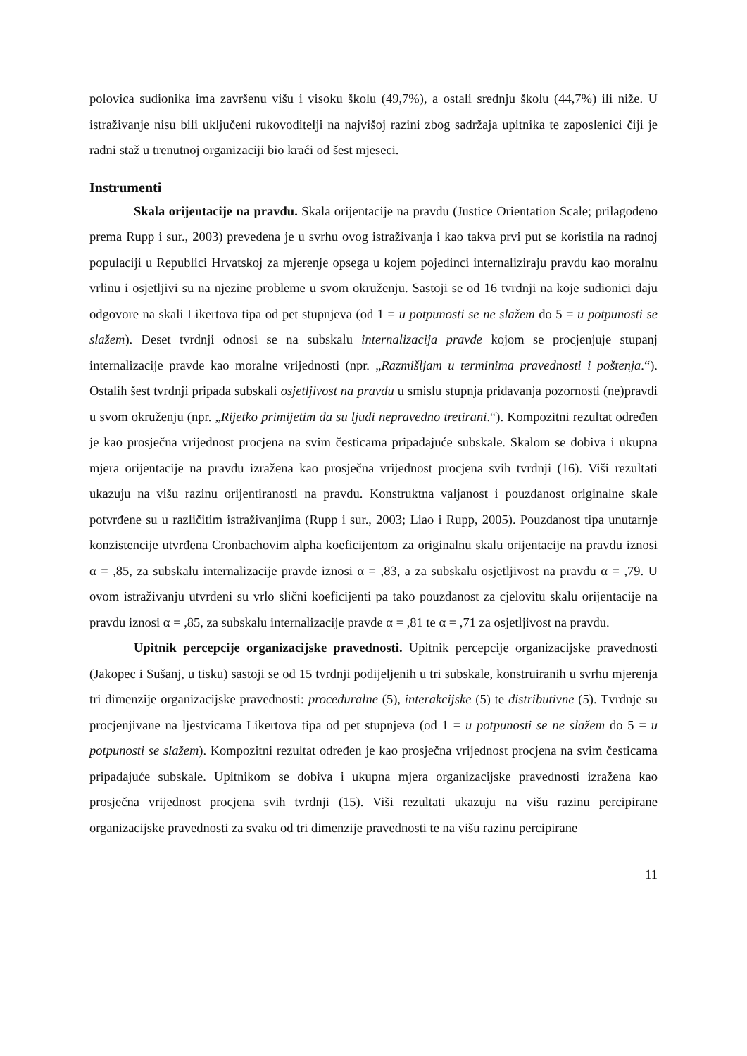polovica sudionika ima završenu višu i visoku školu (49,7%), a ostali srednju školu (44,7%) ili niže. U istraživanje nisu bili uključeni rukovoditelji na najvišoj razini zbog sadržaja upitnika te zaposlenici čiji je radni staž u trenutnoj organizaciji bio kraći od šest mjeseci.
Instrumenti
Skala orijentacije na pravdu. Skala orijentacije na pravdu (Justice Orientation Scale; prilagođeno prema Rupp i sur., 2003) prevedena je u svrhu ovog istraživanja i kao takva prvi put se koristila na radnoj populaciji u Republici Hrvatskoj za mjerenje opsega u kojem pojedinci internaliziraju pravdu kao moralnu vrlinu i osjetljivi su na njezine probleme u svom okruženju. Sastoji se od 16 tvrdnji na koje sudionici daju odgovore na skali Likertova tipa od pet stupnjeva (od 1 = u potpunosti se ne slažem do 5 = u potpunosti se slažem). Deset tvrdnji odnosi se na subskalu internalizacija pravde kojom se procjenjuje stupanj internalizacije pravde kao moralne vrijednosti (npr. „Razmišljam u terminima pravednosti i poštenja.“). Ostalih šest tvrdnji pripada subskali osjetljivost na pravdu u smislu stupnja pridavanja pozornosti (ne)pravdi u svom okruženju (npr. „Rijetko primijetim da su ljudi nepravedno tretirani.“). Kompozitni rezultat određen je kao prosječna vrijednost procjena na svim česticama pripadajuće subskale. Skalom se dobiva i ukupna mjera orijentacije na pravdu izražena kao prosječna vrijednost procjena svih tvrdnji (16). Viši rezultati ukazuju na višu razinu orijentiranosti na pravdu. Konstruktna valjanost i pouzdanost originalne skale potvrđene su u različitim istraživanjima (Rupp i sur., 2003; Liao i Rupp, 2005). Pouzdanost tipa unutarnje konzistencije utvrđena Cronbachovim alpha koeficijentom za originalnu skalu orijentacije na pravdu iznosi α = ,85, za subskalu internalizacije pravde iznosi α = ,83, a za subskalu osjetljivost na pravdu α = ,79. U ovom istraživanju utvrđeni su vrlo slični koeficijenti pa tako pouzdanost za cjelovitu skalu orijentacije na pravdu iznosi α = ,85, za subskalu internalizacije pravde α = ,81 te α = ,71 za osjetljivost na pravdu.
Upitnik percepcije organizacijske pravednosti. Upitnik percepcije organizacijske pravednosti (Jakopec i Sušanj, u tisku) sastoji se od 15 tvrdnji podijeljenih u tri subskale, konstruiranih u svrhu mjerenja tri dimenzije organizacijske pravednosti: proceduralne (5), interakcijske (5) te distributivne (5). Tvrdnje su procjenjivane na ljestvicama Likertova tipa od pet stupnjeva (od 1 = u potpunosti se ne slažem do 5 = u potpunosti se slažem). Kompozitni rezultat određen je kao prosječna vrijednost procjena na svim česticama pripadajuće subskale. Upitnikom se dobiva i ukupna mjera organizacijske pravednosti izražena kao prosječna vrijednost procjena svih tvrdnji (15). Viši rezultati ukazuju na višu razinu percipirane organizacijske pravednosti za svaku od tri dimenzije pravednosti te na višu razinu percipirane
11